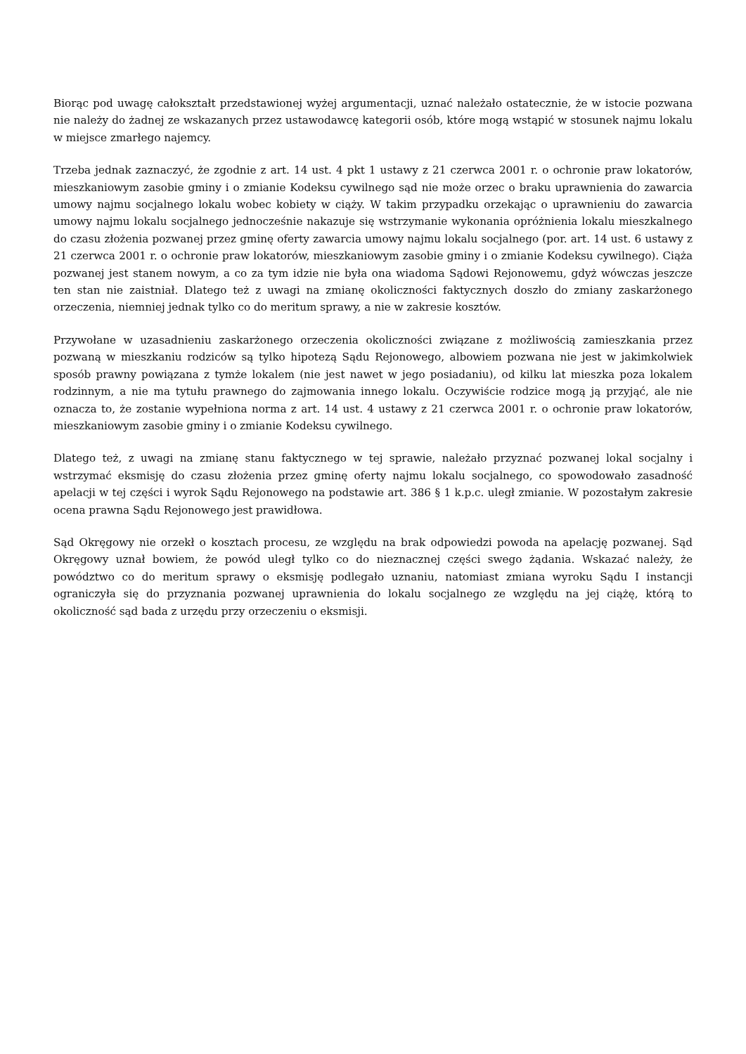Biorąc pod uwagę całokształt przedstawionej wyżej argumentacji, uznać należało ostatecznie, że w istocie pozwana nie należy do żadnej ze wskazanych przez ustawodawcę kategorii osób, które mogą wstąpić w stosunek najmu lokalu w miejsce zmarłego najemcy.
Trzeba jednak zaznaczyć, że zgodnie z art. 14 ust. 4 pkt 1 ustawy z 21 czerwca 2001 r. o ochronie praw lokatorów, mieszkaniowym zasobie gminy i o zmianie Kodeksu cywilnego sąd nie może orzec o braku uprawnienia do zawarcia umowy najmu socjalnego lokalu wobec kobiety w ciąży. W takim przypadku orzekając o uprawnieniu do zawarcia umowy najmu lokalu socjalnego jednocześnie nakazuje się wstrzymanie wykonania opróżnienia lokalu mieszkalnego do czasu złożenia pozwanej przez gminę oferty zawarcia umowy najmu lokalu socjalnego (por. art. 14 ust. 6 ustawy z 21 czerwca 2001 r. o ochronie praw lokatorów, mieszkaniowym zasobie gminy i o zmianie Kodeksu cywilnego). Ciąża pozwanej jest stanem nowym, a co za tym idzie nie była ona wiadoma Sądowi Rejonowemu, gdyż wówczas jeszcze ten stan nie zaistniał. Dlatego też z uwagi na zmianę okoliczności faktycznych doszło do zmiany zaskarżonego orzeczenia, niemniej jednak tylko co do meritum sprawy, a nie w zakresie kosztów.
Przywołane w uzasadnieniu zaskarżonego orzeczenia okoliczności związane z możliwością zamieszkania przez pozwaną w mieszkaniu rodziców są tylko hipotezą Sądu Rejonowego, albowiem pozwana nie jest w jakimkolwiek sposób prawny powiązana z tymże lokalem (nie jest nawet w jego posiadaniu), od kilku lat mieszka poza lokalem rodzinnym, a nie ma tytułu prawnego do zajmowania innego lokalu. Oczywiście rodzice mogą ją przyjąć, ale nie oznacza to, że zostanie wypełniona norma z art. 14 ust. 4 ustawy z 21 czerwca 2001 r. o ochronie praw lokatorów, mieszkaniowym zasobie gminy i o zmianie Kodeksu cywilnego.
Dlatego też, z uwagi na zmianę stanu faktycznego w tej sprawie, należało przyznać pozwanej lokal socjalny i wstrzymać eksmisję do czasu złożenia przez gminę oferty najmu lokalu socjalnego, co spowodowało zasadność apelacji w tej części i wyrok Sądu Rejonowego na podstawie art. 386 § 1 k.p.c. uległ zmianie. W pozostałym zakresie ocena prawna Sądu Rejonowego jest prawidłowa.
Sąd Okręgowy nie orzekł o kosztach procesu, ze względu na brak odpowiedzi powoda na apelację pozwanej. Sąd Okręgowy uznał bowiem, że powód uległ tylko co do nieznacznej części swego żądania. Wskazać należy, że powództwo co do meritum sprawy o eksmisję podlegało uznaniu, natomiast zmiana wyroku Sądu I instancji ograniczyła się do przyznania pozwanej uprawnienia do lokalu socjalnego ze względu na jej ciążę, którą to okoliczność sąd bada z urzędu przy orzeczeniu o eksmisji.